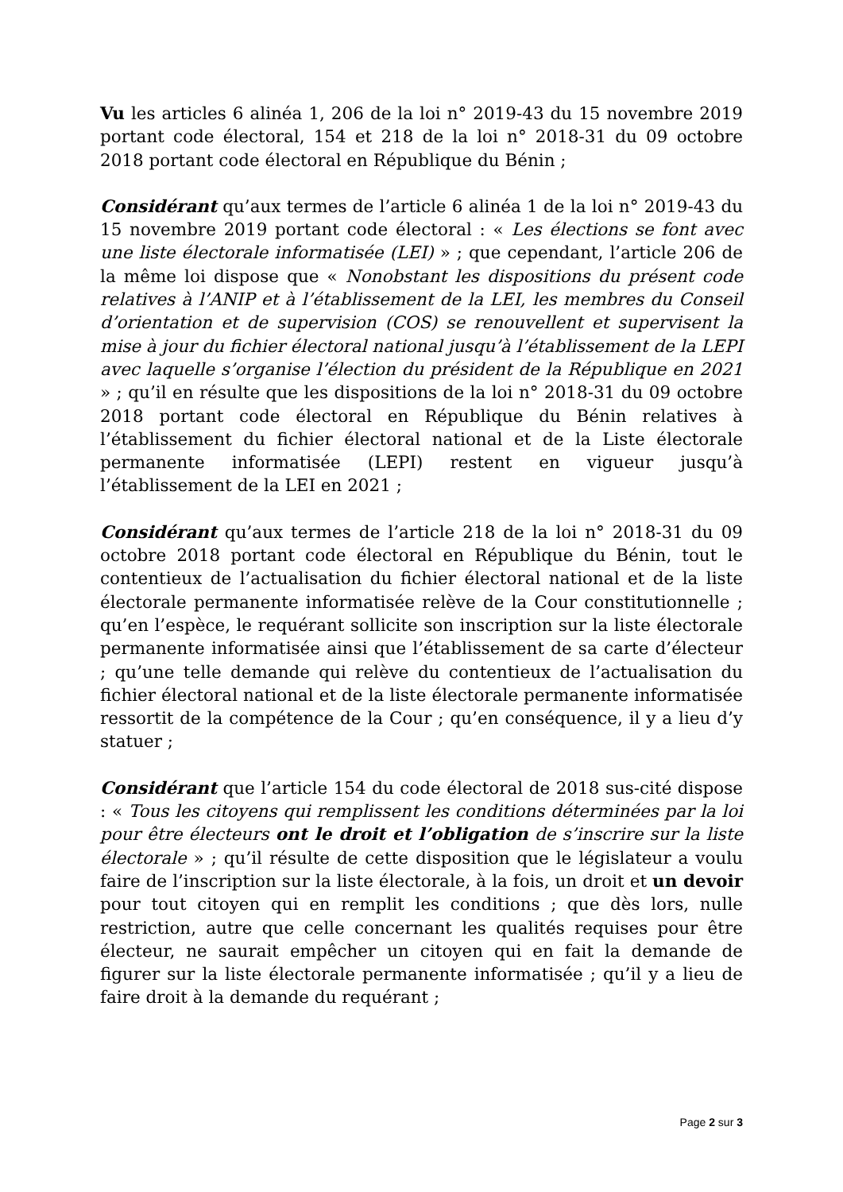Vu les articles 6 alinéa 1, 206 de la loi n° 2019-43 du 15 novembre 2019 portant code électoral, 154 et 218 de la loi n° 2018-31 du 09 octobre 2018 portant code électoral en République du Bénin ;
Considérant qu’aux termes de l’article 6 alinéa 1 de la loi n° 2019-43 du 15 novembre 2019 portant code électoral : « Les élections se font avec une liste électorale informatisée (LEI) » ; que cependant, l’article 206 de la même loi dispose que « Nonobstant les dispositions du présent code relatives à l’ANIP et à l’établissement de la LEI, les membres du Conseil d’orientation et de supervision (COS) se renouvellent et supervisent la mise à jour du fichier électoral national jusqu’à l’établissement de la LEPI avec laquelle s’organise l’élection du président de la République en 2021 » ; qu’il en résulte que les dispositions de la loi n° 2018-31 du 09 octobre 2018 portant code électoral en République du Bénin relatives à l’établissement du fichier électoral national et de la Liste électorale permanente informatisée (LEPI) restent en vigueur jusqu’à l’établissement de la LEI en 2021 ;
Considérant qu’aux termes de l’article 218 de la loi n° 2018-31 du 09 octobre 2018 portant code électoral en République du Bénin, tout le contentieux de l’actualisation du fichier électoral national et de la liste électorale permanente informatisée relève de la Cour constitutionnelle ; qu’en l’espèce, le requérant sollicite son inscription sur la liste électorale permanente informatisée ainsi que l’établissement de sa carte d’électeur ; qu’une telle demande qui relève du contentieux de l’actualisation du fichier électoral national et de la liste électorale permanente informatisée ressortit de la compétence de la Cour ; qu’en conséquence, il y a lieu d’y statuer ;
Considérant que l’article 154 du code électoral de 2018 sus-cité dispose : « Tous les citoyens qui remplissent les conditions déterminées par la loi pour être électeurs ont le droit et l’obligation de s’inscrire sur la liste électorale » ; qu’il résulte de cette disposition que le législateur a voulu faire de l’inscription sur la liste électorale, à la fois, un droit et un devoir pour tout citoyen qui en remplit les conditions ; que dès lors, nulle restriction, autre que celle concernant les qualités requises pour être électeur, ne saurait empêcher un citoyen qui en fait la demande de figurer sur la liste électorale permanente informatisée ; qu’il y a lieu de faire droit à la demande du requérant ;
Page 2 sur 3